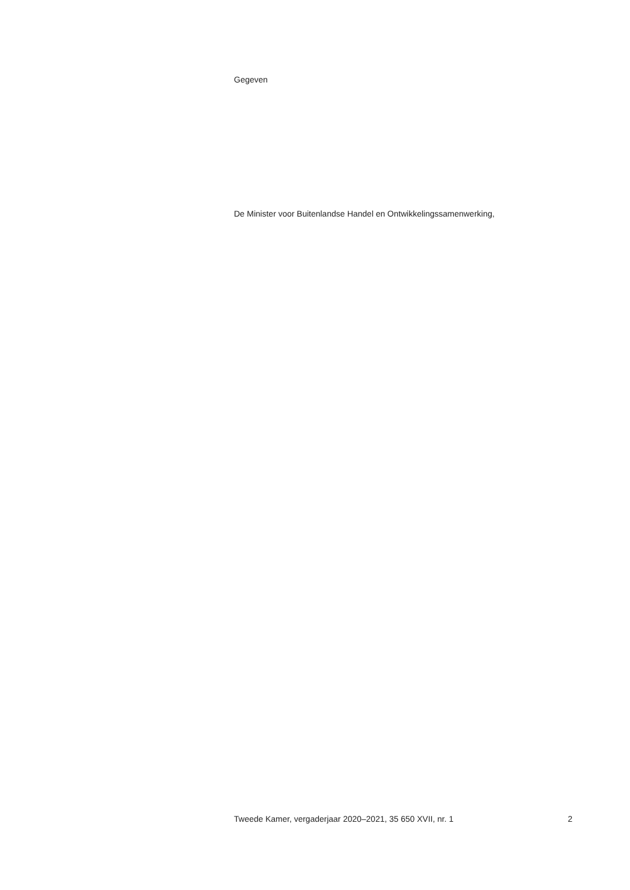Gegeven
De Minister voor Buitenlandse Handel en Ontwikkelingssamenwerking,
Tweede Kamer, vergaderjaar 2020–2021, 35 650 XVII, nr. 1 2